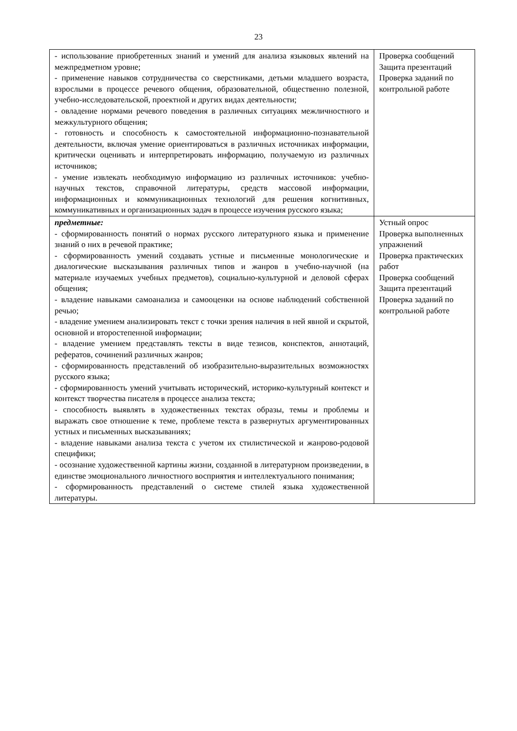23
| - использование приобретенных знаний и умений для анализа языковых явлений на межпредметном уровне; - применение навыков сотрудничества со сверстниками, детьми младшего возраста, взрослыми в процессе речевого общения, образовательной, общественно полезной, учебно-исследовательской, проектной и других видах деятельности; - овладение нормами речевого поведения в различных ситуациях межличностного и межкультурного общения; - готовность и способность к самостоятельной информационно-познавательной деятельности, включая умение ориентироваться в различных источниках информации, критически оценивать и интерпретировать информацию, получаемую из различных источников; - умение извлекать необходимую информацию из различных источников: учебно- научных текстов, справочной литературы, средств массовой информации, информационных и коммуникационных технологий для решения когнитивных, коммуникативных и организационных задач в процессе изучения русского языка; | Проверка сообщений Защита презентаций Проверка заданий по контрольной работе |
| предметные: - сформированность понятий о нормах русского литературного языка и применение знаний о них в речевой практике; - сформированность умений создавать устные и письменные монологические и диалогические высказывания различных типов и жанров в учебно-научной (на материале изучаемых учебных предметов), социально-культурной и деловой сферах общения; - владение навыками самоанализа и самооценки на основе наблюдений собственной речью; - владение умением анализировать текст с точки зрения наличия в ней явной и скрытой, основной и второстепенной информации; - владение умением представлять тексты в виде тезисов, конспектов, аннотаций, рефератов, сочинений различных жанров; - сформированность представлений об изобразительно-выразительных возможностях русского языка; - сформированность умений учитывать исторический, историко-культурный контекст и контекст творчества писателя в процессе анализа текста; - способность выявлять в художественных текстах образы, темы и проблемы и выражать свое отношение к теме, проблеме текста в развернутых аргументированных устных и письменных высказываниях; - владение навыками анализа текста с учетом их стилистической и жанрово-родовой специфики; - осознание художественной картины жизни, созданной в литературном произведении, в единстве эмоционального личностного восприятия и интеллектуального понимания; - сформированность представлений о системе стилей языка художественной литературы. | Устный опрос Проверка выполненных упражнений Проверка практических работ Проверка сообщений Защита презентаций Проверка заданий по контрольной работе |